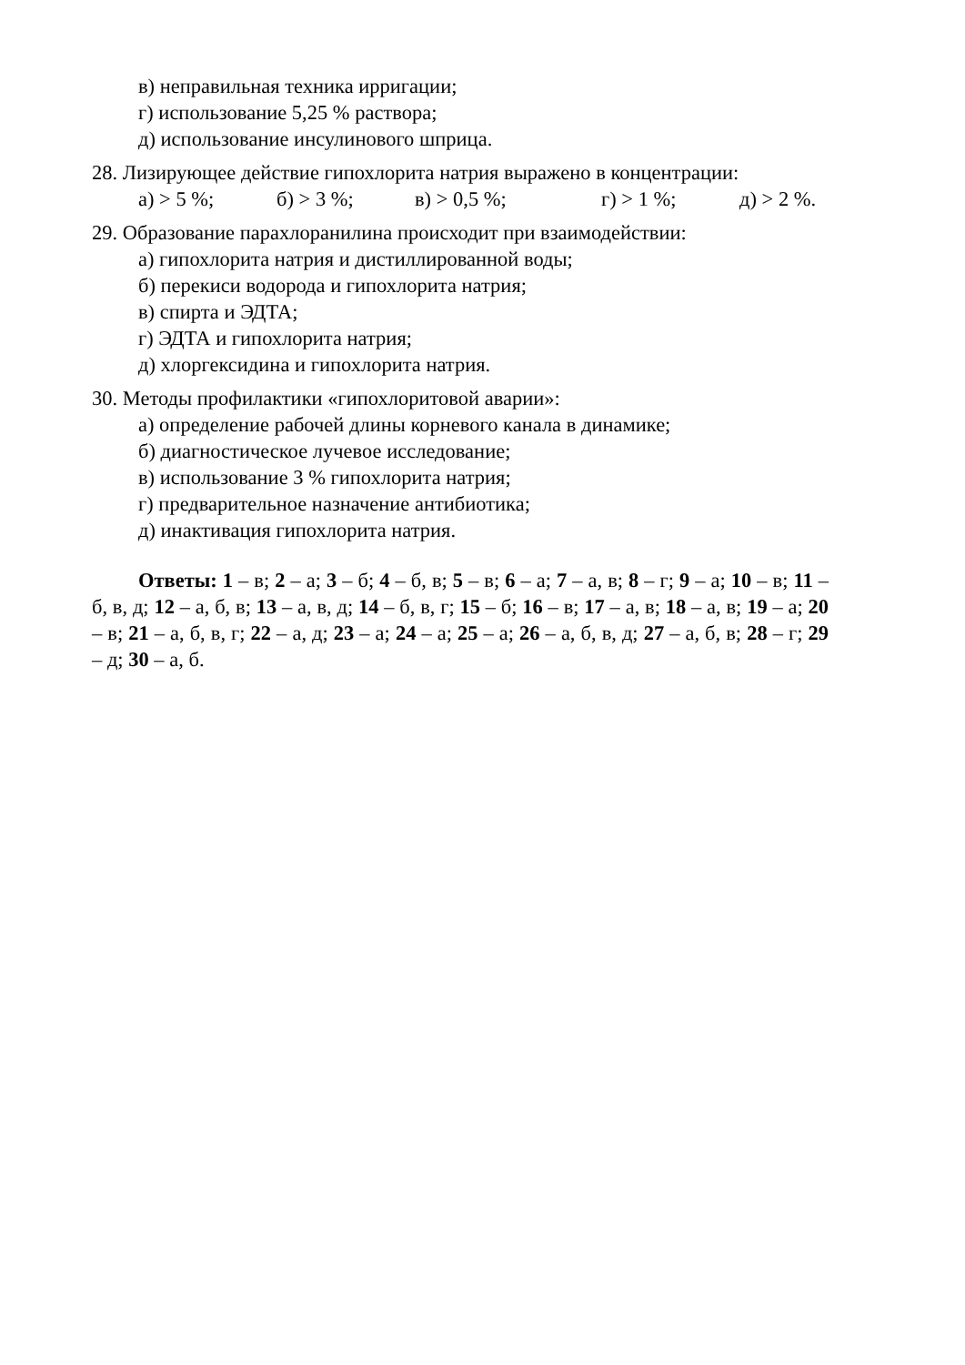в) неправильная техника ирригации;
г) использование 5,25 % раствора;
д) использование инсулинового шприца.
28. Лизирующее действие гипохлорита натрия выражено в концентрации:
а) > 5 %; б) > 3 %; в) > 0,5 %; г) > 1 %; д) > 2 %.
29. Образование парахлоранилина происходит при взаимодействии:
а) гипохлорита натрия и дистиллированной воды;
б) перекиси водорода и гипохлорита натрия;
в) спирта и ЭДТА;
г) ЭДТА и гипохлорита натрия;
д) хлоргексидина и гипохлорита натрия.
30. Методы профилактики «гипохлоритовой аварии»:
а) определение рабочей длины корневого канала в динамике;
б) диагностическое лучевое исследование;
в) использование 3 % гипохлорита натрия;
г) предварительное назначение антибиотика;
д) инактивация гипохлорита натрия.
Ответы: 1 – в; 2 – а; 3 – б; 4 – б, в; 5 – в; 6 – а; 7 – а, в; 8 – г; 9 – а; 10 – в; 11 – б, в, д; 12 – а, б, в; 13 – а, в, д; 14 – б, в, г; 15 – б; 16 – в; 17 – а, в; 18 – а, в; 19 – а; 20 – в; 21 – а, б, в, г; 22 – а, д; 23 – а; 24 – а; 25 – а; 26 – а, б, в, д; 27 – а, б, в; 28 – г; 29 – д; 30 – а, б.